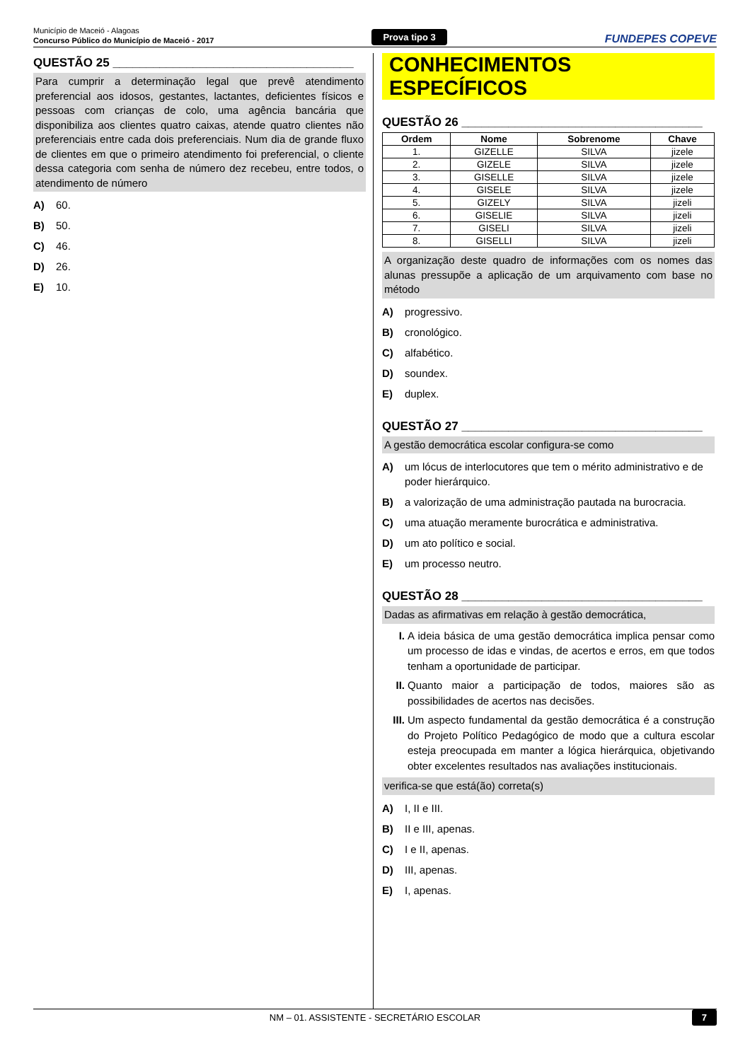Município de Maceió - Alagoas
Concurso Público do Município de Maceió - 2017
Prova tipo 3
FUNDEPES COPEVE
QUESTÃO 25 ____________________________________
Para cumprir a determinação legal que prevê atendimento preferencial aos idosos, gestantes, lactantes, deficientes físicos e pessoas com crianças de colo, uma agência bancária que disponibiliza aos clientes quatro caixas, atende quatro clientes não preferenciais entre cada dois preferenciais. Num dia de grande fluxo de clientes em que o primeiro atendimento foi preferencial, o cliente dessa categoria com senha de número dez recebeu, entre todos, o atendimento de número
A) 60.
B) 50.
C) 46.
D) 26.
E) 10.
CONHECIMENTOS ESPECÍFICOS
QUESTÃO 26 ____________________________________
| Ordem | Nome | Sobrenome | Chave |
| --- | --- | --- | --- |
| 1. | GIZELLE | SILVA | jizele |
| 2. | GIZELE | SILVA | jizele |
| 3. | GISELLE | SILVA | jizele |
| 4. | GISELE | SILVA | jizele |
| 5. | GIZELY | SILVA | jizeli |
| 6. | GISELIE | SILVA | jizeli |
| 7. | GISELI | SILVA | jizeli |
| 8. | GISELLI | SILVA | jizeli |
A organização deste quadro de informações com os nomes das alunas pressupõe a aplicação de um arquivamento com base no método
A) progressivo.
B) cronológico.
C) alfabético.
D) soundex.
E) duplex.
QUESTÃO 27 ____________________________________
A gestão democrática escolar configura-se como
A) um lócus de interlocutores que tem o mérito administrativo e de poder hierárquico.
B) a valorização de uma administração pautada na burocracia.
C) uma atuação meramente burocrática e administrativa.
D) um ato político e social.
E) um processo neutro.
QUESTÃO 28 ____________________________________
Dadas as afirmativas em relação à gestão democrática,
I. A ideia básica de uma gestão democrática implica pensar como um processo de idas e vindas, de acertos e erros, em que todos tenham a oportunidade de participar.
II. Quanto maior a participação de todos, maiores são as possibilidades de acertos nas decisões.
III. Um aspecto fundamental da gestão democrática é a construção do Projeto Político Pedagógico de modo que a cultura escolar esteja preocupada em manter a lógica hierárquica, objetivando obter excelentes resultados nas avaliações institucionais.
verifica-se que está(ão) correta(s)
A) I, II e III.
B) II e III, apenas.
C) I e II, apenas.
D) III, apenas.
E) I, apenas.
NM – 01. ASSISTENTE - SECRETÁRIO ESCOLAR 7